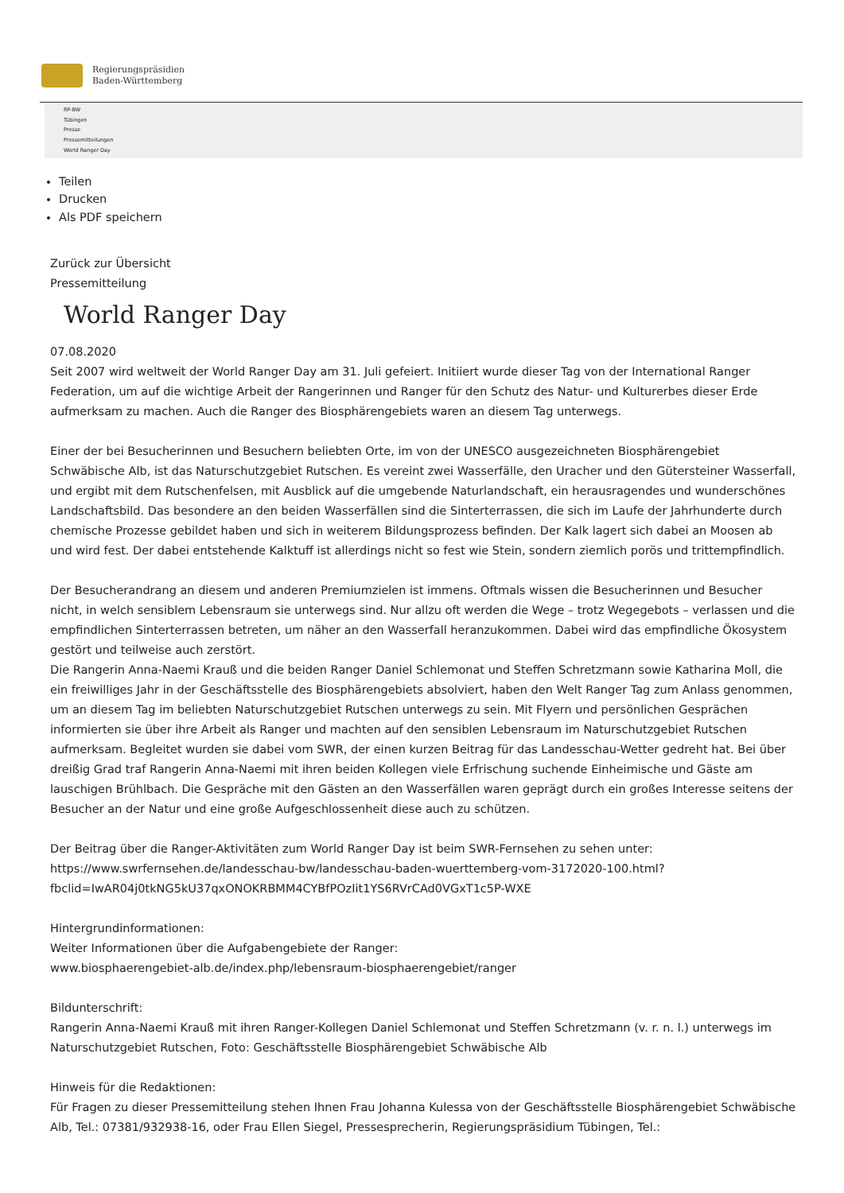Regierungspräsidien
Baden-Württemberg
RP-BW
Tübingen
Presse
Pressemitteilungen
World Ranger Day
Teilen
Drucken
Als PDF speichern
Zurück zur Übersicht
Pressemitteilung
World Ranger Day
07.08.2020
Seit 2007 wird weltweit der World Ranger Day am 31. Juli gefeiert. Initiiert wurde dieser Tag von der International Ranger Federation, um auf die wichtige Arbeit der Rangerinnen und Ranger für den Schutz des Natur- und Kulturerbes dieser Erde aufmerksam zu machen. Auch die Ranger des Biosphärengebiets waren an diesem Tag unterwegs.
Einer der bei Besucherinnen und Besuchern beliebten Orte, im von der UNESCO ausgezeichneten Biosphärengebiet Schwäbische Alb, ist das Naturschutzgebiet Rutschen. Es vereint zwei Wasserfälle, den Uracher und den Gütersteiner Wasserfall, und ergibt mit dem Rutschenfelsen, mit Ausblick auf die umgebende Naturlandschaft, ein herausragendes und wunderschönes Landschaftsbild. Das besondere an den beiden Wasserfällen sind die Sinterterrassen, die sich im Laufe der Jahrhunderte durch chemische Prozesse gebildet haben und sich in weiterem Bildungsprozess befinden. Der Kalk lagert sich dabei an Moosen ab und wird fest. Der dabei entstehende Kalktuff ist allerdings nicht so fest wie Stein, sondern ziemlich porös und trittempfindlich.
Der Besucherandrang an diesem und anderen Premiumzielen ist immens. Oftmals wissen die Besucherinnen und Besucher nicht, in welch sensiblem Lebensraum sie unterwegs sind. Nur allzu oft werden die Wege – trotz Wegegebots – verlassen und die empfindlichen Sinterterrassen betreten, um näher an den Wasserfall heranzukommen. Dabei wird das empfindliche Ökosystem gestört und teilweise auch zerstört.
Die Rangerin Anna-Naemi Krauß und die beiden Ranger Daniel Schlemonat und Steffen Schretzmann sowie Katharina Moll, die ein freiwilliges Jahr in der Geschäftsstelle des Biosphärengebiets absolviert, haben den Welt Ranger Tag zum Anlass genommen, um an diesem Tag im beliebten Naturschutzgebiet Rutschen unterwegs zu sein. Mit Flyern und persönlichen Gesprächen informierten sie über ihre Arbeit als Ranger und machten auf den sensiblen Lebensraum im Naturschutzgebiet Rutschen aufmerksam. Begleitet wurden sie dabei vom SWR, der einen kurzen Beitrag für das Landesschau-Wetter gedreht hat. Bei über dreißig Grad traf Rangerin Anna-Naemi mit ihren beiden Kollegen viele Erfrischung suchende Einheimische und Gäste am lauschigen Brühlbach. Die Gespräche mit den Gästen an den Wasserfällen waren geprägt durch ein großes Interesse seitens der Besucher an der Natur und eine große Aufgeschlossenheit diese auch zu schützen.
Der Beitrag über die Ranger-Aktivitäten zum World Ranger Day ist beim SWR-Fernsehen zu sehen unter:
https://www.swrfernsehen.de/landesschau-bw/landesschau-baden-wuerttemberg-vom-3172020-100.html?fbclid=IwAR04j0tkNG5kU37qxONOKRBMM4CYBfPOzIit1YS6RVrCAd0VGxT1c5P-WXE
Hintergrundinformationen:
Weiter Informationen über die Aufgabengebiete der Ranger:
www.biosphaerengebiet-alb.de/index.php/lebensraum-biosphaerengebiet/ranger
Bildunterschrift:
Rangerin Anna-Naemi Krauß mit ihren Ranger-Kollegen Daniel Schlemonat und Steffen Schretzmann (v. r. n. l.) unterwegs im Naturschutzgebiet Rutschen, Foto: Geschäftsstelle Biosphärengebiet Schwäbische Alb
Hinweis für die Redaktionen:
Für Fragen zu dieser Pressemitteilung stehen Ihnen Frau Johanna Kulessa von der Geschäftsstelle Biosphärengebiet Schwäbische Alb, Tel.: 07381/932938-16, oder Frau Ellen Siegel, Pressesprecherin, Regierungspräsidium Tübingen, Tel.: